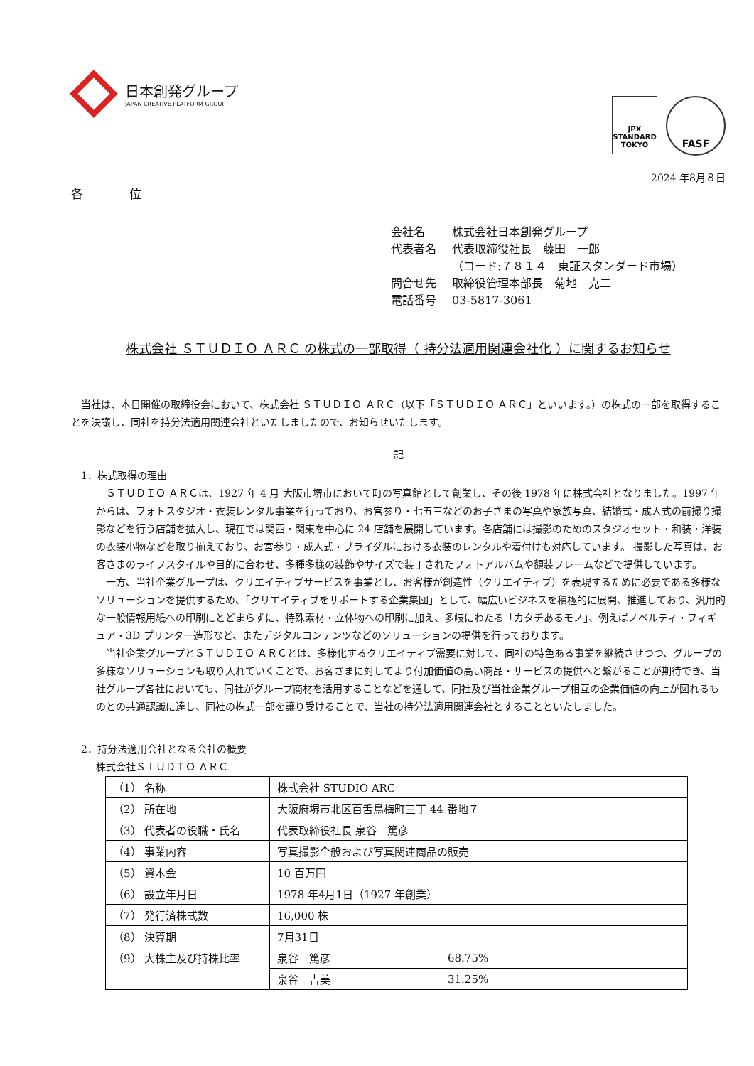日本創発グループ
JAPAN CREATIVE PLATFORM GROUP
JPX
STANDARD
TOKYO
FASF
2024 年8月８日
各 位
| 会社名 | 株式会社日本創発グループ |
| 代表者名 | 代表取締役社長 藤田 一郎 |
| | （コード:７８１４ 東証スタンダード市場） |
| 問合せ先 | 取締役管理本部長 菊地 克二 |
| 電話番号 | 03-5817-3061 |
株式会社 ＳＴＵＤＩＯ ＡＲＣ の株式の一部取得（ 持分法適用関連会社化 ）に関するお知らせ
　当社は、本日開催の取締役会において、株式会社 ＳＴＵＤＩＯ ＡＲＣ（以下「ＳＴＵＤＩＯ ＡＲＣ」といいます。）の株式の一部を取得することを決議し、同社を持分法適用関連会社といたしましたので、お知らせいたします。
記
　1．株式取得の理由
　ＳＴＵＤＩＯ ＡＲＣは、1927 年 4 月 大阪市堺市において町の写真館として創業し、その後 1978 年に株式会社となりました。1997 年からは、フォトスタジオ・衣装レンタル事業を行っており、お宮参り・七五三などのお子さまの写真や家族写真、結婚式・成人式の前撮り撮影などを行う店舗を拡大し、現在では関西・関東を中心に 24 店舗を展開しています。各店舗には撮影のためのスタジオセット・和装・洋装の衣装小物などを取り揃えており、お宮参り・成人式・ブライダルにおける衣装のレンタルや着付けも対応しています。 撮影した写真は、お客さまのライフスタイルや目的に合わせ、多種多様の装飾やサイズで装丁されたフォトアルバムや額装フレームなどで提供しています。
　一方、当社企業グループは、クリエイティブサービスを事業とし、お客様が創造性（クリエイティブ）を表現するために必要である多様なソリューションを提供するため、「クリエイティブをサポートする企業集団」として、幅広いビジネスを積極的に展開、推進しており、汎用的な一般情報用紙への印刷にとどまらずに、特殊素材・立体物への印刷に加え、多岐にわたる「カタチあるモノ」、例えばノベルティ・フィギュア・3D プリンター造形など、またデジタルコンテンツなどのソリューションの提供を行っております。
　当社企業グループとＳＴＵＤＩＯ ＡＲＣとは、多様化するクリエイティブ需要に対して、同社の特色ある事業を継続させつつ、グループの多様なソリューションも取り入れていくことで、お客さまに対してより付加価値の高い商品・サービスの提供へと繋がることが期待でき、当社グループ各社においても、同社がグループ商材を活用することなどを通して、同社及び当社企業グループ相互の企業価値の向上が図れるものとの共通認識に達し、同社の株式一部を譲り受けることで、当社の持分法適用関連会社とすることといたしました。
　2．持分法適用会社となる会社の概要
株式会社ＳＴＵＤＩＯ ＡＲＣ
| （1） 名称 | 株式会社 STUDIO ARC | |
| （2） 所在地 | 大阪府堺市北区百舌鳥梅町三丁 44 番地７ | |
| （3） 代表者の役職・氏名 | 代表取締役社長 泉谷 篤彦 | |
| （4） 事業内容 | 写真撮影全般および写真関連商品の販売 | |
| （5） 資本金 | 10 百万円 | |
| （6） 設立年月日 | 1978 年4月1日（1927 年創業） | |
| （7） 発行済株式数 | 16,000 株 | |
| （8） 決算期 | 7月31日 | |
| （9） 大株主及び持株比率 | 泉谷 篤彦 | 68.75% |
| | 泉谷 吉美 | 31.25% |